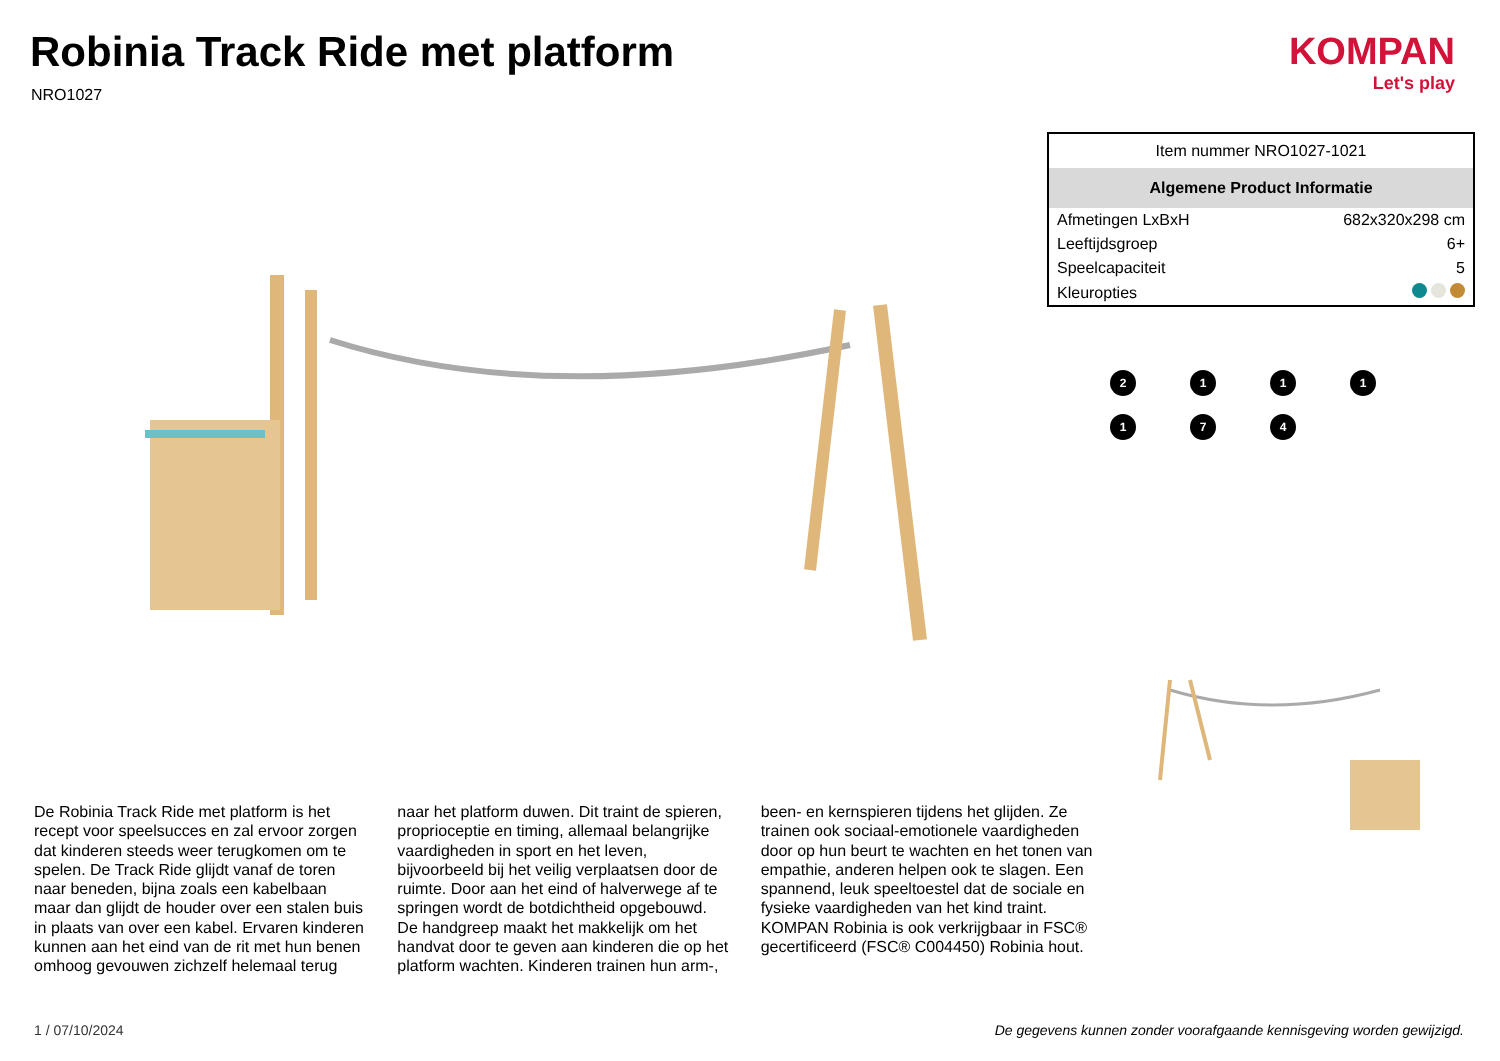Robinia Track Ride met platform
NRO1027
KOMPAN
Let's play
| Item nummer NRO1027-1021 | |
| Algemene Product Informatie | |
| Afmetingen LxBxH | 682x320x298 cm |
| Leeftijdsgroep | 6+ |
| Speelcapaciteit | 5 |
| Kleuropties | |
2
1
1
1
1
7
4
De Robinia Track Ride met platform is het recept voor speelsucces en zal ervoor zorgen dat kinderen steeds weer terugkomen om te spelen. De Track Ride glijdt vanaf de toren naar beneden, bijna zoals een kabelbaan maar dan glijdt de houder over een stalen buis in plaats van over een kabel. Ervaren kinderen kunnen aan het eind van de rit met hun benen omhoog gevouwen zichzelf helemaal terug naar het platform duwen. Dit traint de spieren, proprioceptie en timing, allemaal belangrijke vaardigheden in sport en het leven, bijvoorbeeld bij het veilig verplaatsen door de ruimte. Door aan het eind of halverwege af te springen wordt de botdichtheid opgebouwd. De handgreep maakt het makkelijk om het handvat door te geven aan kinderen die op het platform wachten. Kinderen trainen hun arm-, been- en kernspieren tijdens het glijden. Ze trainen ook sociaal-emotionele vaardigheden door op hun beurt te wachten en het tonen van empathie, anderen helpen ook te slagen. Een spannend, leuk speeltoestel dat de sociale en fysieke vaardigheden van het kind traint. KOMPAN Robinia is ook verkrijgbaar in FSC® gecertificeerd (FSC® C004450) Robinia hout.
1 / 07/10/2024
De gegevens kunnen zonder voorafgaande kennisgeving worden gewijzigd.